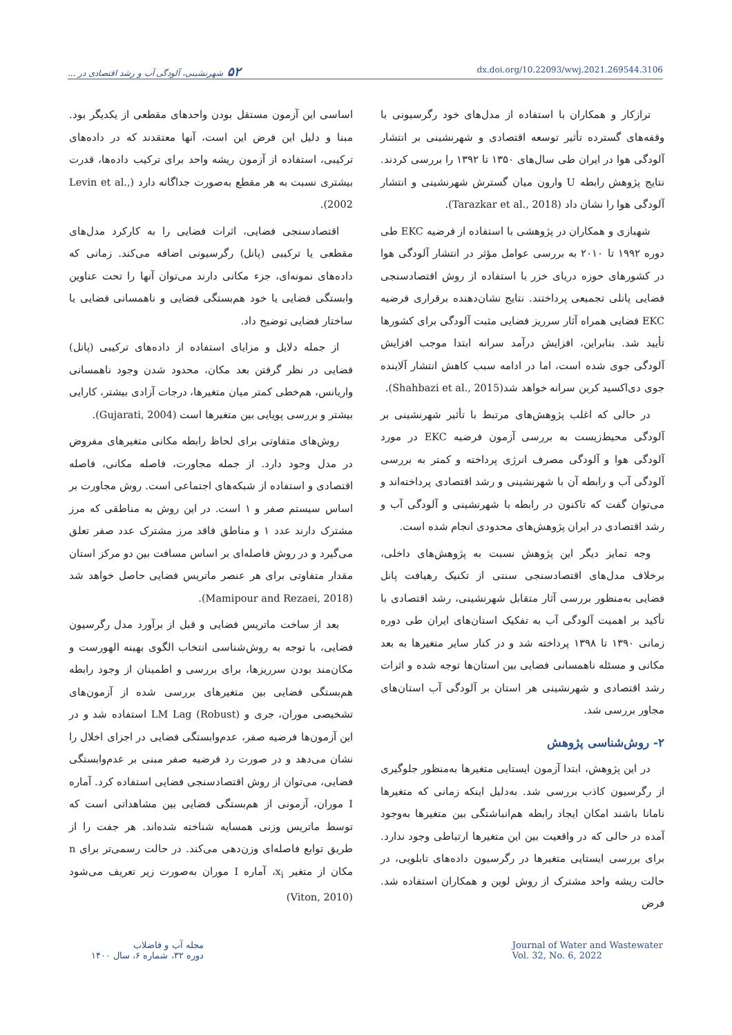۵۲شهرنشینی، آلودگی آب و رشد اقتصادی در ...
dx.doi.org/10.22093/wwj.2021.269544.3106
ترازکار و همکاران با استفاده از مدل‌های خود رگرسیونی با وقفه‌های گسترده تأثیر توسعه اقتصادی و شهرنشینی بر انتشار آلودگی هوا در ایران طی سال‌های ۱۳۵۰ تا ۱۳۹۲ را بررسی کردند. نتایج پژوهش رابطه U وارون میان گسترش شهرنشینی و انتشار آلودگی هوا را نشان داد (Tarazkar et al., 2018).
شهبازی و همکاران در پژوهشی با استفاده از فرضیه EKC طی دوره ۱۹۹۲ تا ۲۰۱۰ به بررسی عوامل مؤثر در انتشار آلودگی هوا در کشورهای حوزه دریای خزر با استفاده از روش اقتصادسنجی فضایی پانلی تجمیعی پرداختند. نتایج نشان‌دهنده برقراری فرضیه EKC فضایی همراه آثار سرریز فضایی مثبت آلودگی برای کشورها تأیید شد. بنابراین، افزایش درآمد سرانه ابتدا موجب افزایش آلودگی جوی شده است، اما در ادامه سبب کاهش انتشار آلاینده جوی دی‌اکسید کربن سرانه خواهد شد(Shahbazi et al., 2015).
در حالی که اغلب پژوهش‌های مرتبط با تأثیر شهرنشینی بر آلودگی محیط‌زیست به بررسی آزمون فرضیه EKC در مورد آلودگی هوا و آلودگی مصرف انرژی پرداخته و کمتر به بررسی آلودگی آب و رابطه آن با شهرنشینی و رشد اقتصادی پرداخته‌اند و می‌توان گفت که تاکنون در رابطه با شهرنشینی و آلودگی آب و رشد اقتصادی در ایران پژوهش‌های محدودی انجام شده است.
وجه تمایز دیگر این پژوهش نسبت به پژوهش‌های داخلی، برخلاف مدل‌های اقتصادسنجی سنتی از تکنیک رهیافت پانل فضایی به‌منظور بررسی آثار متقابل شهرنشینی، رشد اقتصادی با تأکید بر اهمیت آلودگی آب به تفکیک استان‌های ایران طی دوره زمانی ۱۳۹۰ تا ۱۳۹۸ پرداخته شد و در کنار سایر متغیرها به بعد مکانی و مسئله ناهمسانی فضایی بین استان‌ها توجه شده و اثرات رشد اقتصادی و شهرنشینی هر استان بر آلودگی آب استان‌های مجاور بررسی شد.
۲- روش‌شناسی پژوهش
در این پژوهش، ابتدا آزمون ایستایی متغیرها به‌منظور جلوگیری از رگرسیون کاذب بررسی شد. به‌دلیل اینکه زمانی که متغیرها نامانا باشند امکان ایجاد رابطه هم‌انباشتگی بین متغیرها به‌وجود آمده در حالی که در واقعیت بین این متغیرها ارتباطی وجود ندارد. برای بررسی ایستایی متغیرها در رگرسیون داده‌های تابلویی، در حالت ریشه واحد مشترک از روش لوین و همکاران استفاده شد. فرض
اساسی این آزمون مستقل بودن واحدهای مقطعی از یکدیگر بود. مبنا و دلیل این فرض این است، آنها معتقدند که در داده‌های ترکیبی، استفاده از آزمون ریشه واحد برای ترکیب داده‌ها، قدرت بیشتری نسبت به هر مقطع به‌صورت جداگانه دارد (Levin et al., 2002).
اقتصادسنجی فضایی، اثرات فضایی را به کارکرد مدل‌های مقطعی یا ترکیبی (پانل) رگرسیونی اضافه می‌کند. زمانی که داده‌های نمونه‌ای، جزء مکانی دارند می‌توان آنها را تحت عناوین وابستگی فضایی یا خود هم‌بستگی فضایی و ناهمسانی فضایی یا ساختار فضایی توضیح داد.
از جمله دلایل و مزایای استفاده از داده‌های ترکیبی (پانل) فضایی در نظر گرفتن بعد مکان، محدود شدن وجود ناهمسانی واریانس، هم‌خطی کمتر میان متغیرها، درجات آزادی بیشتر، کارایی بیشتر و بررسی پویایی بین متغیرها است (Gujarati, 2004).
روش‌های متفاوتی برای لحاظ رابطه مکانی متغیرهای مفروض در مدل وجود دارد. از جمله مجاورت، فاصله مکانی، فاصله اقتصادی و استفاده از شبکه‌های اجتماعی است. روش مجاورت بر اساس سیستم صفر و ۱ است. در این روش به مناطقی که مرز مشترک دارند عدد ۱ و مناطق فاقد مرز مشترک عدد صفر تعلق می‌گیرد و در روش فاصله‌ای بر اساس مسافت بین دو مرکز استان مقدار متفاوتی برای هر عنصر ماتریس فضایی حاصل خواهد شد (Mamipour and Rezaei, 2018).
بعد از ساخت ماتریس فضایی و قبل از برآورد مدل رگرسیون فضایی، با توجه به روش‌شناسی انتخاب الگوی بهینه الهورست و مکان‌مند بودن سرریزها، برای بررسی و اطمینان از وجود رابطه هم‌بستگی فضایی بین متغیرهای بررسی شده از آزمون‌های تشخیصی موران، جری و LM Lag (Robust) استفاده شد و در این آزمون‌ها فرضیه صفر، عدم‌وابستگی فضایی در اجزای اخلال را نشان می‌دهد و در صورت رد فرضیه صفر مبنی بر عدم‌وابستگی فضایی، می‌توان از روش اقتصادسنجی فضایی استفاده کرد. آماره I موران، آزمونی از هم‌بستگی فضایی بین مشاهداتی است که توسط ماتریس وزنی همسایه شناخته شده‌اند. هر جفت را از طریق توابع فاصله‌ای وزن‌دهی می‌کند. در حالت رسمی‌تر برای n مکان از متغیر x<sub>i</sub>، آماره I موران به‌صورت زیر تعریف می‌شود (Viton, 2010)
مجله آب و فاضلاب
دوره ۳۲، شماره ۶، سال ۱۴۰۰
Journal of Water and Wastewater
Vol. 32, No. 6, 2022